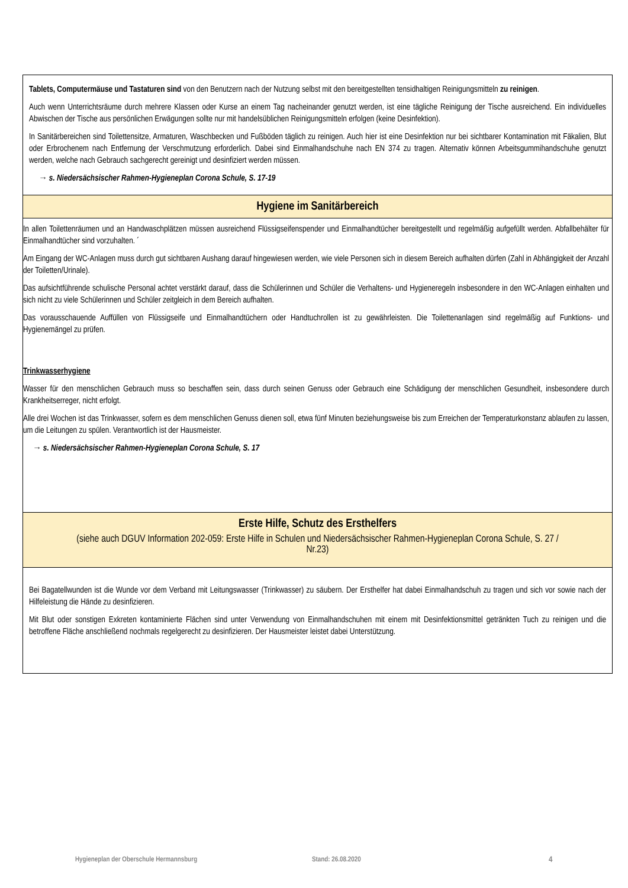Tablets, Computermäuse und Tastaturen sind von den Benutzern nach der Nutzung selbst mit den bereitgestellten tensidhaltigen Reinigungsmitteln zu reinigen.
Auch wenn Unterrichtsräume durch mehrere Klassen oder Kurse an einem Tag nacheinander genutzt werden, ist eine tägliche Reinigung der Tische ausreichend. Ein individuelles Abwischen der Tische aus persönlichen Erwägungen sollte nur mit handelsüblichen Reinigungsmitteln erfolgen (keine Desinfektion).
In Sanitärbereichen sind Toilettensitze, Armaturen, Waschbecken und Fußböden täglich zu reinigen. Auch hier ist eine Desinfektion nur bei sichtbarer Kontamination mit Fäkalien, Blut oder Erbrochenem nach Entfernung der Verschmutzung erforderlich. Dabei sind Einmalhandschuhe nach EN 374 zu tragen. Alternativ können Arbeitsgummihandschuhe genutzt werden, welche nach Gebrauch sachgerecht gereinigt und desinfiziert werden müssen.
→ s. Niedersächsischer Rahmen-Hygieneplan Corona Schule, S. 17-19
Hygiene im Sanitärbereich
In allen Toilettenräumen und an Handwaschplätzen müssen ausreichend Flüssigseifenspender und Einmalhandtücher bereitgestellt und regelmäßig aufgefüllt werden. Abfallbehälter für Einmalhandtücher sind vorzuhalten. ´
Am Eingang der WC-Anlagen muss durch gut sichtbaren Aushang darauf hingewiesen werden, wie viele Personen sich in diesem Bereich aufhalten dürfen (Zahl in Abhängigkeit der Anzahl der Toiletten/Urinale).
Das aufsichtführende schulische Personal achtet verstärkt darauf, dass die Schülerinnen und Schüler die Verhaltens- und Hygieneregeln insbesondere in den WC-Anlagen einhalten und sich nicht zu viele Schülerinnen und Schüler zeitgleich in dem Bereich aufhalten.
Das vorausschauende Auffüllen von Flüssigseife und Einmalhandtüchern oder Handtuchrollen ist zu gewährleisten. Die Toilettenanlagen sind regelmäßig auf Funktions- und Hygienemängel zu prüfen.
Trinkwasserhygiene
Wasser für den menschlichen Gebrauch muss so beschaffen sein, dass durch seinen Genuss oder Gebrauch eine Schädigung der menschlichen Gesundheit, insbesondere durch Krankheitserreger, nicht erfolgt.
Alle drei Wochen ist das Trinkwasser, sofern es dem menschlichen Genuss dienen soll, etwa fünf Minuten beziehungsweise bis zum Erreichen der Temperaturkonstanz ablaufen zu lassen, um die Leitungen zu spülen. Verantwortlich ist der Hausmeister.
→ s. Niedersächsischer Rahmen-Hygieneplan Corona Schule, S. 17
Erste Hilfe, Schutz des Ersthelfers
(siehe auch DGUV Information 202-059: Erste Hilfe in Schulen und Niedersächsischer Rahmen-Hygieneplan Corona Schule, S. 27 / Nr.23)
Bei Bagatellwunden ist die Wunde vor dem Verband mit Leitungswasser (Trinkwasser) zu säubern. Der Ersthelfer hat dabei Einmalhandschuh zu tragen und sich vor sowie nach der Hilfeleistung die Hände zu desinfizieren.
Mit Blut oder sonstigen Exkreten kontaminierte Flächen sind unter Verwendung von Einmalhandschuhen mit einem mit Desinfektionsmittel getränkten Tuch zu reinigen und die betroffene Fläche anschließend nochmals regelgerecht zu desinfizieren. Der Hausmeister leistet dabei Unterstützung.
Hygieneplan der Oberschule Hermannsburg Stand: 26.08.2020 4